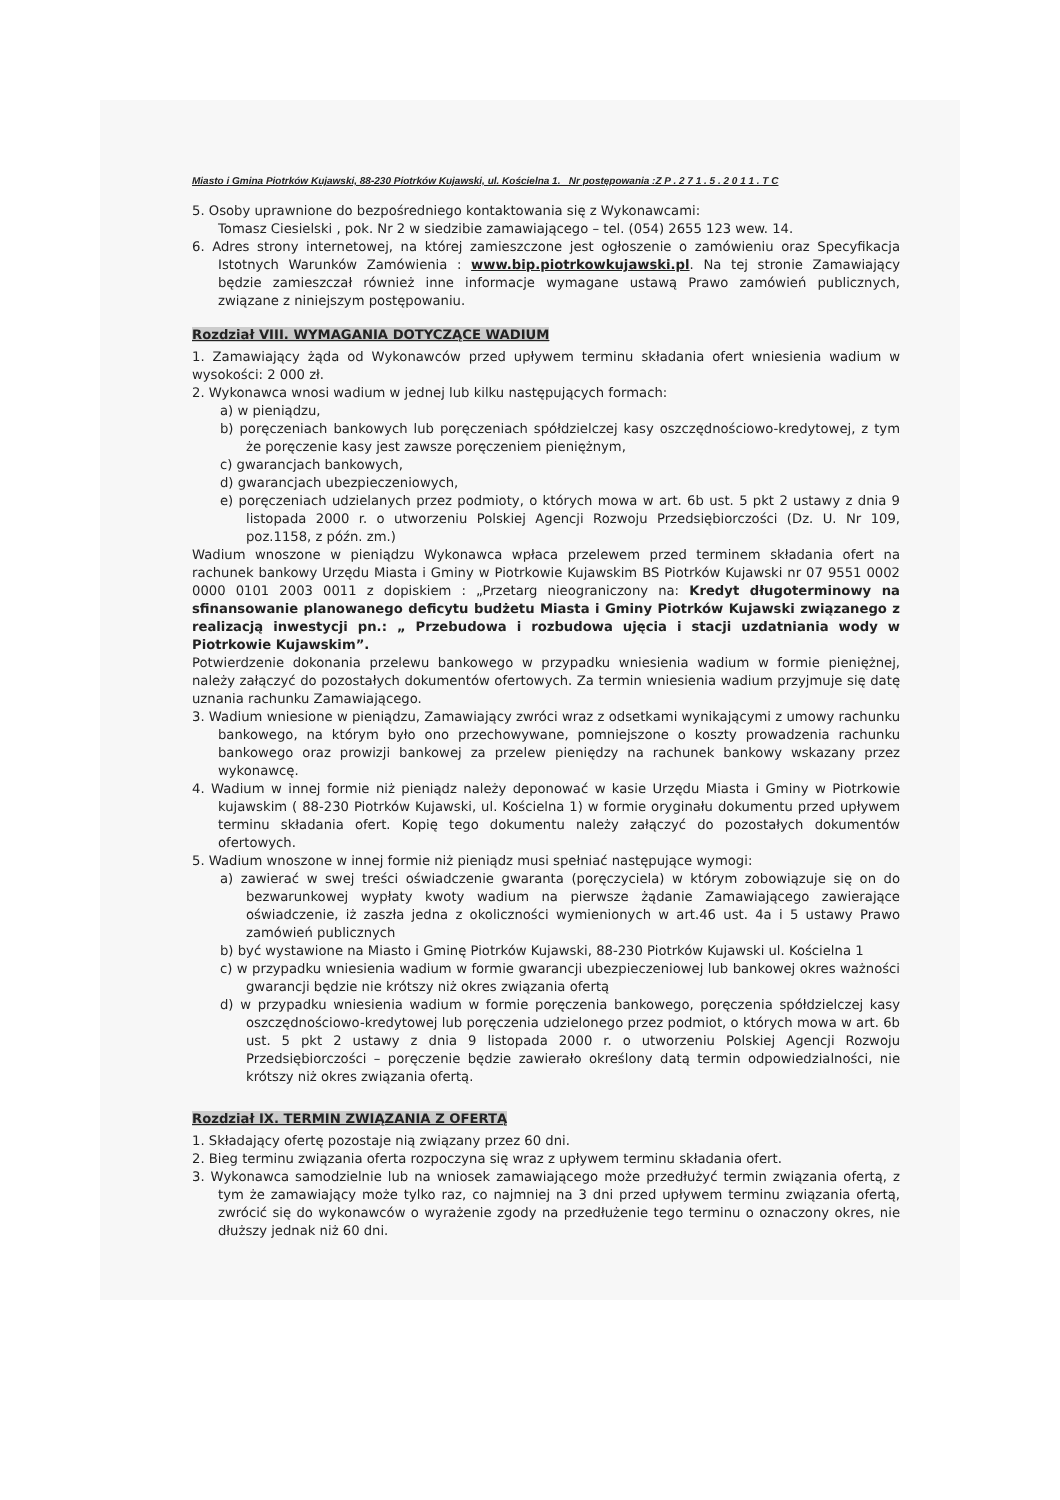Miasto i Gmina Piotrków Kujawski, 88-230 Piotrków Kujawski, ul. Kościelna 1. Nr postępowania :Z P . 2 7 1 . 5 . 2 0 1 1 . T C
5. Osoby uprawnione do bezpośredniego kontaktowania się z Wykonawcami:
Tomasz Ciesielski , pok. Nr 2 w siedzibie zamawiającego – tel. (054) 2655 123 wew. 14.
6. Adres strony internetowej, na której zamieszczone jest ogłoszenie o zamówieniu oraz Specyfikacja Istotnych Warunków Zamówienia : www.bip.piotrkowkujawski.pl. Na tej stronie Zamawiający będzie zamieszczał również inne informacje wymagane ustawą Prawo zamówień publicznych, związane z niniejszym postępowaniu.
Rozdział VIII. WYMAGANIA DOTYCZĄCE WADIUM
1. Zamawiający żąda od Wykonawców przed upływem terminu składania ofert wniesienia wadium w wysokości: 2 000 zł.
2. Wykonawca wnosi wadium w jednej lub kilku następujących formach:
a) w pieniądzu,
b) poręczeniach bankowych lub poręczeniach spółdzielczej kasy oszczędnościowo-kredytowej, z tym że poręczenie kasy jest zawsze poręczeniem pieniężnym,
c) gwarancjach bankowych,
d) gwarancjach ubezpieczeniowych,
e) poręczeniach udzielanych przez podmioty, o których mowa w art. 6b ust. 5 pkt 2 ustawy z dnia 9 listopada 2000 r. o utworzeniu Polskiej Agencji Rozwoju Przedsiębiorczości (Dz. U. Nr 109, poz.1158, z późn. zm.)
Wadium wnoszone w pieniądzu Wykonawca wpłaca przelewem przed terminem składania ofert na rachunek bankowy Urzędu Miasta i Gminy w Piotrkowie Kujawskim BS Piotrków Kujawski nr 07 9551 0002 0000 0101 2003 0011 z dopiskiem : „Przetarg nieograniczony na: Kredyt długoterminowy na sfinansowanie planowanego deficytu budżetu Miasta i Gminy Piotrków Kujawski związanego z realizacją inwestycji pn.: „ Przebudowa i rozbudowa ujęcia i stacji uzdatniania wody w Piotrkowie Kujawskim”.
Potwierdzenie dokonania przelewu bankowego w przypadku wniesienia wadium w formie pieniężnej, należy załączyć do pozostałych dokumentów ofertowych. Za termin wniesienia wadium przyjmuje się datę uznania rachunku Zamawiającego.
3. Wadium wniesione w pieniądzu, Zamawiający zwróci wraz z odsetkami wynikającymi z umowy rachunku bankowego, na którym było ono przechowywane, pomniejszone o koszty prowadzenia rachunku bankowego oraz prowizji bankowej za przelew pieniędzy na rachunek bankowy wskazany przez wykonawcę.
4. Wadium w innej formie niż pieniądz należy deponować w kasie Urzędu Miasta i Gminy w Piotrkowie kujawskim ( 88-230 Piotrków Kujawski, ul. Kościelna 1) w formie oryginału dokumentu przed upływem terminu składania ofert. Kopię tego dokumentu należy załączyć do pozostałych dokumentów ofertowych.
5. Wadium wnoszone w innej formie niż pieniądz musi spełniać następujące wymogi:
a) zawierać w swej treści oświadczenie gwaranta (poręczyciela) w którym zobowiązuje się on do bezwarunkowej wypłaty kwoty wadium na pierwsze żądanie Zamawiającego zawierające oświadczenie, iż zaszła jedna z okoliczności wymienionych w art.46 ust. 4a i 5 ustawy Prawo zamówień publicznych
b) być wystawione na Miasto i Gminę Piotrków Kujawski, 88-230 Piotrków Kujawski ul. Kościelna 1
c) w przypadku wniesienia wadium w formie gwarancji ubezpieczeniowej lub bankowej okres ważności gwarancji będzie nie krótszy niż okres związania ofertą
d) w przypadku wniesienia wadium w formie poręczenia bankowego, poręczenia spółdzielczej kasy oszczędnościowo-kredytowej lub poręczenia udzielonego przez podmiot, o których mowa w art. 6b ust. 5 pkt 2 ustawy z dnia 9 listopada 2000 r. o utworzeniu Polskiej Agencji Rozwoju Przedsiębiorczości – poręczenie będzie zawierało określony datą termin odpowiedzialności, nie krótszy niż okres związania ofertą.
Rozdział IX. TERMIN ZWIĄZANIA Z OFERTĄ
1. Składający ofertę pozostaje nią związany przez 60 dni.
2. Bieg terminu związania oferta rozpoczyna się wraz z upływem terminu składania ofert.
3. Wykonawca samodzielnie lub na wniosek zamawiającego może przedłużyć termin związania ofertą, z tym że zamawiający może tylko raz, co najmniej na 3 dni przed upływem terminu związania ofertą, zwrócić się do wykonawców o wyrażenie zgody na przedłużenie tego terminu o oznaczony okres, nie dłuższy jednak niż 60 dni.